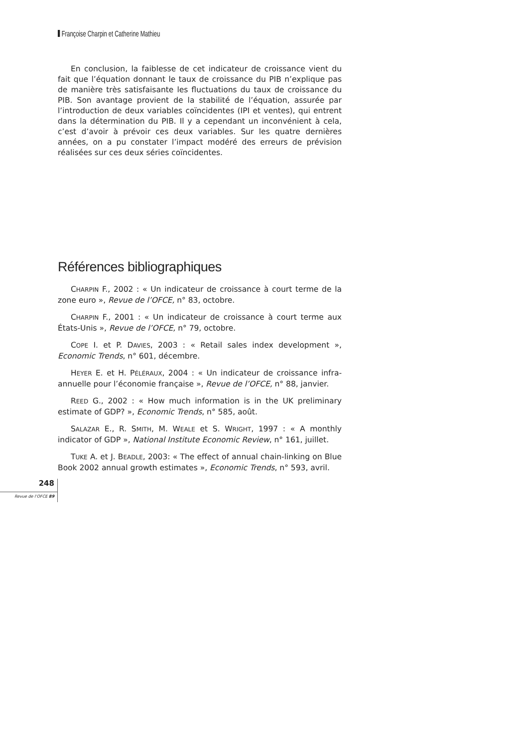Françoise Charpin et Catherine Mathieu
En conclusion, la faiblesse de cet indicateur de croissance vient du fait que l’équation donnant le taux de croissance du PIB n’explique pas de manière très satisfaisante les fluctuations du taux de croissance du PIB. Son avantage provient de la stabilité de l’équation, assurée par l’introduction de deux variables coïncidentes (IPI et ventes), qui entrent dans la détermination du PIB. Il y a cependant un inconvénient à cela, c’est d’avoir à prévoir ces deux variables. Sur les quatre dernières années, on a pu constater l’impact modéré des erreurs de prévision réalisées sur ces deux séries coïncidentes.
Références bibliographiques
CHARPIN F., 2002 : « Un indicateur de croissance à court terme de la zone euro », Revue de l’OFCE, n° 83, octobre.
CHARPIN F., 2001 : « Un indicateur de croissance à court terme aux États-Unis », Revue de l’OFCE, n° 79, octobre.
COPE I. et P. DAVIES, 2003 : « Retail sales index development », Economic Trends, n° 601, décembre.
HEYER E. et H. PÉLÉRAUX, 2004 : « Un indicateur de croissance infra-annuelle pour l’économie française », Revue de l’OFCE, n° 88, janvier.
REED G., 2002 : « How much information is in the UK preliminary estimate of GDP? », Economic Trends, n° 585, août.
SALAZAR E., R. SMITH, M. WEALE et S. WRIGHT, 1997 : « A monthly indicator of GDP », National Institute Economic Review, n° 161, juillet.
TUKE A. et J. BEADLE, 2003: « The effect of annual chain-linking on Blue Book 2002 annual growth estimates », Economic Trends, n° 593, avril.
248
Revue de l’OFCE 89